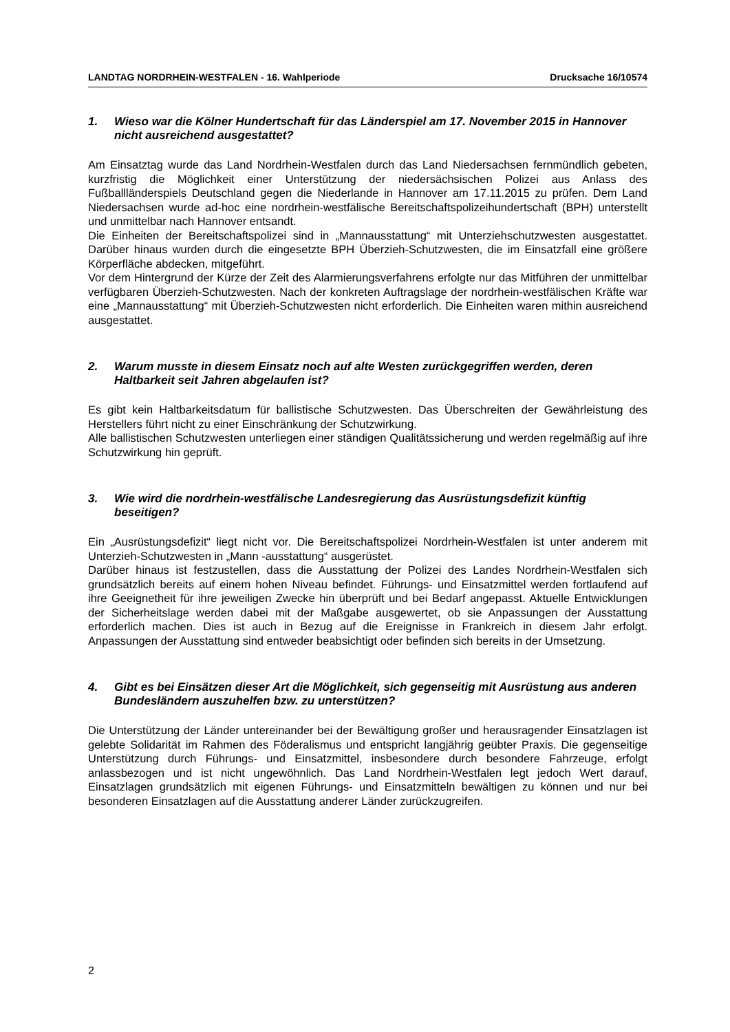LANDTAG NORDRHEIN-WESTFALEN - 16. Wahlperiode Drucksache 16/10574
1. Wieso war die Kölner Hundertschaft für das Länderspiel am 17. November 2015 in Hannover nicht ausreichend ausgestattet?
Am Einsatztag wurde das Land Nordrhein-Westfalen durch das Land Niedersachsen fernmündlich gebeten, kurzfristig die Möglichkeit einer Unterstützung der niedersächsischen Polizei aus Anlass des Fußballländerspiels Deutschland gegen die Niederlande in Hannover am 17.11.2015 zu prüfen. Dem Land Niedersachsen wurde ad-hoc eine nordrhein-westfälische Bereitschaftspolizeihundertschaft (BPH) unterstellt und unmittelbar nach Hannover entsandt.
Die Einheiten der Bereitschaftspolizei sind in „Mannausstattung“ mit Unterziehschutzwesten ausgestattet. Darüber hinaus wurden durch die eingesetzte BPH Überzieh-Schutzwesten, die im Einsatzfall eine größere Körperfläche abdecken, mitgeführt.
Vor dem Hintergrund der Kürze der Zeit des Alarmierungsverfahrens erfolgte nur das Mitführen der unmittelbar verfügbaren Überzieh-Schutzwesten. Nach der konkreten Auftragslage der nordrhein-westfälischen Kräfte war eine „Mannausstattung“ mit Überzieh-Schutzwesten nicht erforderlich. Die Einheiten waren mithin ausreichend ausgestattet.
2. Warum musste in diesem Einsatz noch auf alte Westen zurückgegriffen werden, deren Haltbarkeit seit Jahren abgelaufen ist?
Es gibt kein Haltbarkeitsdatum für ballistische Schutzwesten. Das Überschreiten der Gewährleistung des Herstellers führt nicht zu einer Einschränkung der Schutzwirkung.
Alle ballistischen Schutzwesten unterliegen einer ständigen Qualitätssicherung und werden regelmäßig auf ihre Schutzwirkung hin geprüft.
3. Wie wird die nordrhein-westfälische Landesregierung das Ausrüstungsdefizit künftig beseitigen?
Ein „Ausrüstungsdefizit“ liegt nicht vor. Die Bereitschaftspolizei Nordrhein-Westfalen ist unter anderem mit Unterzieh-Schutzwesten in „Mann -ausstattung“ ausgerüstet.
Darüber hinaus ist festzustellen, dass die Ausstattung der Polizei des Landes Nordrhein-Westfalen sich grundsätzlich bereits auf einem hohen Niveau befindet. Führungs- und Einsatzmittel werden fortlaufend auf ihre Geeignetheit für ihre jeweiligen Zwecke hin überprüft und bei Bedarf angepasst. Aktuelle Entwicklungen der Sicherheitslage werden dabei mit der Maßgabe ausgewertet, ob sie Anpassungen der Ausstattung erforderlich machen. Dies ist auch in Bezug auf die Ereignisse in Frankreich in diesem Jahr erfolgt. Anpassungen der Ausstattung sind entweder beabsichtigt oder befinden sich bereits in der Umsetzung.
4. Gibt es bei Einsätzen dieser Art die Möglichkeit, sich gegenseitig mit Ausrüstung aus anderen Bundesländern auszuhelfen bzw. zu unterstützen?
Die Unterstützung der Länder untereinander bei der Bewältigung großer und herausragender Einsatzlagen ist gelebte Solidarität im Rahmen des Föderalismus und entspricht langjährig geübter Praxis. Die gegenseitige Unterstützung durch Führungs- und Einsatzmittel, insbesondere durch besondere Fahrzeuge, erfolgt anlassbezogen und ist nicht ungewöhnlich. Das Land Nordrhein-Westfalen legt jedoch Wert darauf, Einsatzlagen grundsätzlich mit eigenen Führungs- und Einsatzmitteln bewältigen zu können und nur bei besonderen Einsatzlagen auf die Ausstattung anderer Länder zurückzugreifen.
2